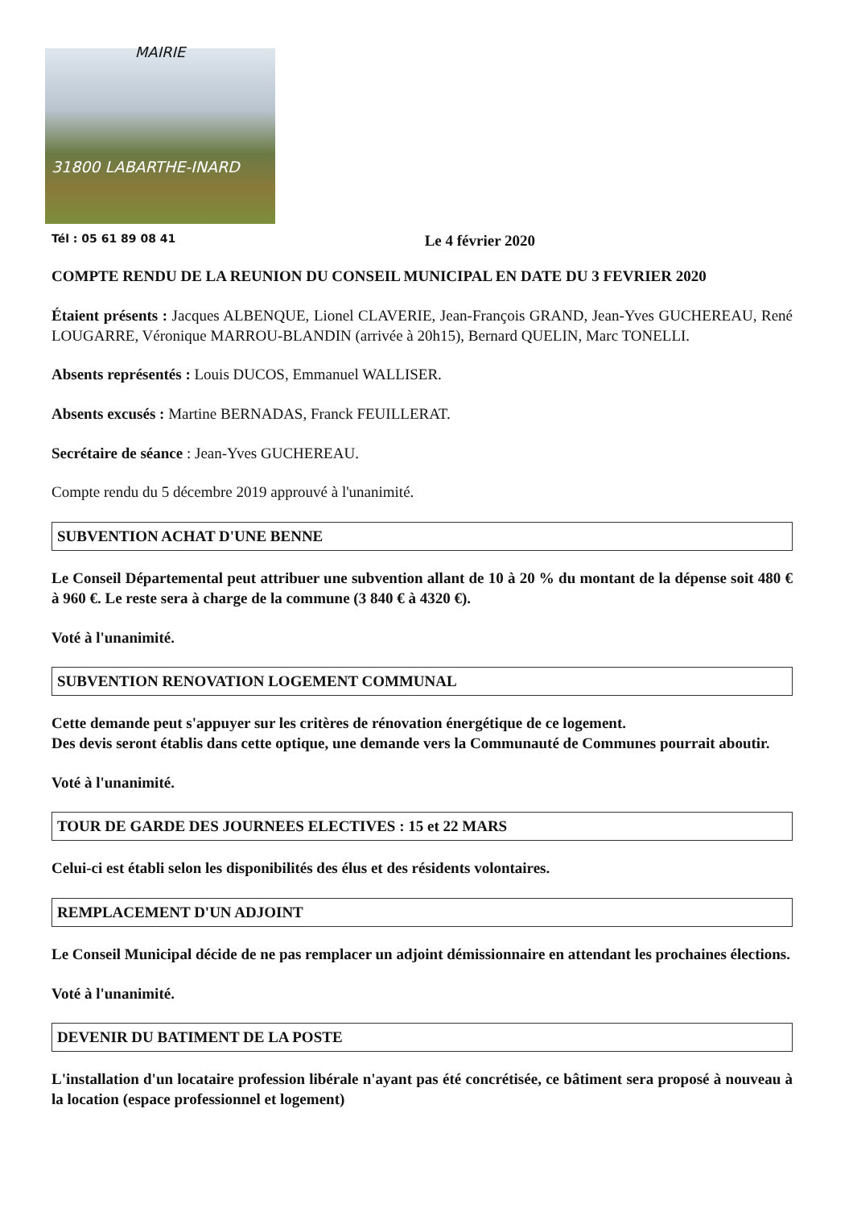MAIRIE
31800 LABARTHE-INARD
Tél : 05 61 89 08 41 Le 4 février 2020
COMPTE RENDU DE LA REUNION DU CONSEIL MUNICIPAL EN DATE DU 3 FEVRIER 2020
Étaient présents : Jacques ALBENQUE, Lionel CLAVERIE, Jean-François GRAND, Jean-Yves GUCHEREAU, René LOUGARRE, Véronique MARROU-BLANDIN (arrivée à 20h15), Bernard QUELIN, Marc TONELLI.
Absents représentés : Louis DUCOS, Emmanuel WALLISER.
Absents excusés : Martine BERNADAS, Franck FEUILLERAT.
Secrétaire de séance : Jean-Yves GUCHEREAU.
Compte rendu du 5 décembre 2019 approuvé à l'unanimité.
SUBVENTION ACHAT D'UNE BENNE
Le Conseil Départemental peut attribuer une subvention allant de 10 à 20 % du montant de la dépense soit 480 € à 960 €. Le reste sera à charge de la commune (3 840 € à 4320 €).
Voté à l'unanimité.
SUBVENTION RENOVATION LOGEMENT COMMUNAL
Cette demande peut s'appuyer sur les critères de rénovation énergétique de ce logement.
Des devis seront établis dans cette optique, une demande vers la Communauté de Communes pourrait aboutir.
Voté à l'unanimité.
TOUR DE GARDE DES JOURNEES ELECTIVES : 15 et 22 MARS
Celui-ci est établi selon les disponibilités des élus et des résidents volontaires.
REMPLACEMENT D'UN ADJOINT
Le Conseil Municipal décide de ne pas remplacer un adjoint démissionnaire en attendant les prochaines élections.
Voté à l'unanimité.
DEVENIR DU BATIMENT DE LA POSTE
L'installation d'un locataire profession libérale n'ayant pas été concrétisée, ce bâtiment sera proposé à nouveau à la location (espace professionnel et logement)